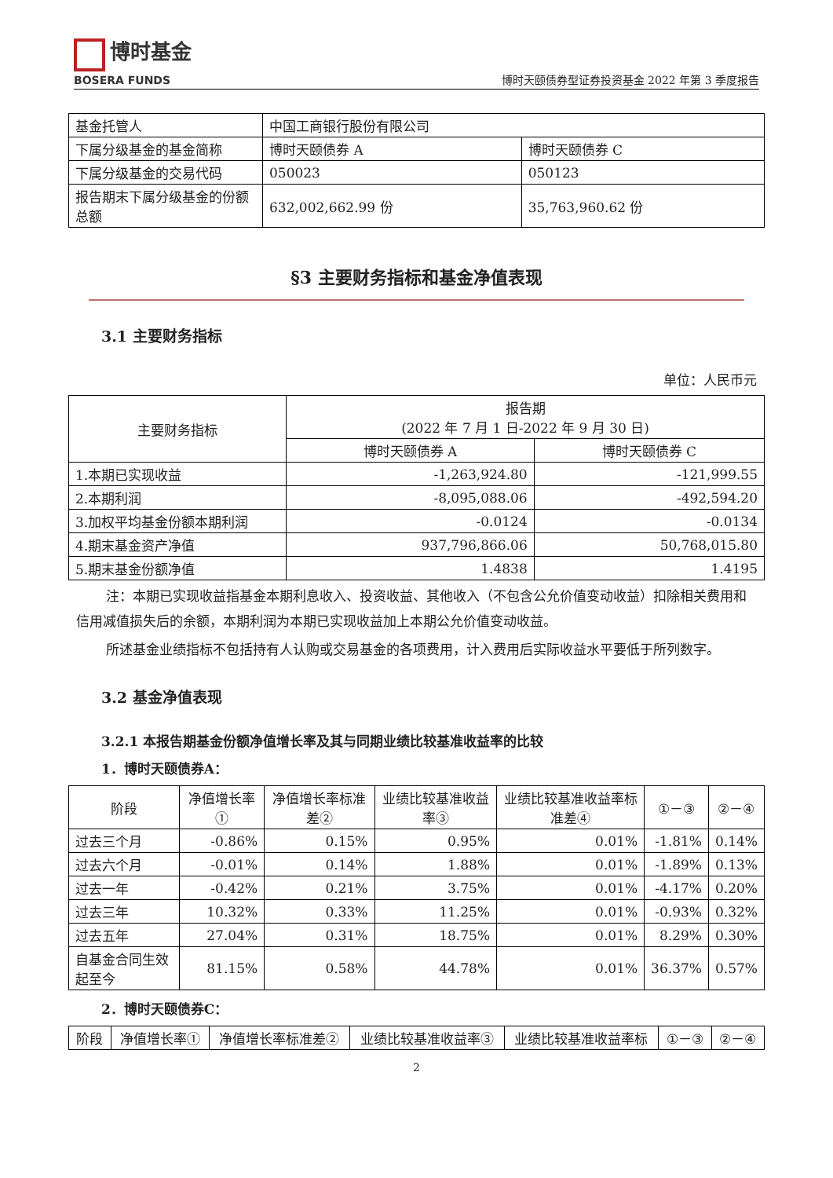博时基金
BOSERA FUNDS
博时天颐债券型证券投资基金 2022 年第 3 季度报告
| 基金托管人 | 中国工商银行股份有限公司 | |
| 下属分级基金的基金简称 | 博时天颐债券 A | 博时天颐债券 C |
| 下属分级基金的交易代码 | 050023 | 050123 |
| 报告期末下属分级基金的份额总额 | 632,002,662.99 份 | 35,763,960.62 份 |
§3 主要财务指标和基金净值表现
3.1 主要财务指标
单位：人民币元
| 主要财务指标 | 报告期 (2022 年 7 月 1 日-2022 年 9 月 30 日) | |
| --- | --- | --- |
| | 博时天颐债券 A | 博时天颐债券 C |
| 1.本期已实现收益 | -1,263,924.80 | -121,999.55 |
| 2.本期利润 | -8,095,088.06 | -492,594.20 |
| 3.加权平均基金份额本期利润 | -0.0124 | -0.0134 |
| 4.期末基金资产净值 | 937,796,866.06 | 50,768,015.80 |
| 5.期末基金份额净值 | 1.4838 | 1.4195 |
注：本期已实现收益指基金本期利息收入、投资收益、其他收入（不包含公允价值变动收益）扣除相关费用和信用减值损失后的余额，本期利润为本期已实现收益加上本期公允价值变动收益。
所述基金业绩指标不包括持有人认购或交易基金的各项费用，计入费用后实际收益水平要低于所列数字。
3.2 基金净值表现
3.2.1 本报告期基金份额净值增长率及其与同期业绩比较基准收益率的比较
1．博时天颐债券A：
| 阶段 | 净值增长率① | 净值增长率标准差② | 业绩比较基准收益率③ | 业绩比较基准收益率标准差④ | ①－③ | ②－④ |
| --- | --- | --- | --- | --- | --- | --- |
| 过去三个月 | -0.86% | 0.15% | 0.95% | 0.01% | -1.81% | 0.14% |
| 过去六个月 | -0.01% | 0.14% | 1.88% | 0.01% | -1.89% | 0.13% |
| 过去一年 | -0.42% | 0.21% | 3.75% | 0.01% | -4.17% | 0.20% |
| 过去三年 | 10.32% | 0.33% | 11.25% | 0.01% | -0.93% | 0.32% |
| 过去五年 | 27.04% | 0.31% | 18.75% | 0.01% | 8.29% | 0.30% |
| 自基金合同生效起至今 | 81.15% | 0.58% | 44.78% | 0.01% | 36.37% | 0.57% |
2．博时天颐债券C：
| 阶段 | 净值增长率① | 净值增长率标准差② | 业绩比较基准收益率③ | 业绩比较基准收益率标 | ①－③ | ②－④ |
| --- | --- | --- | --- | --- | --- | --- |
2